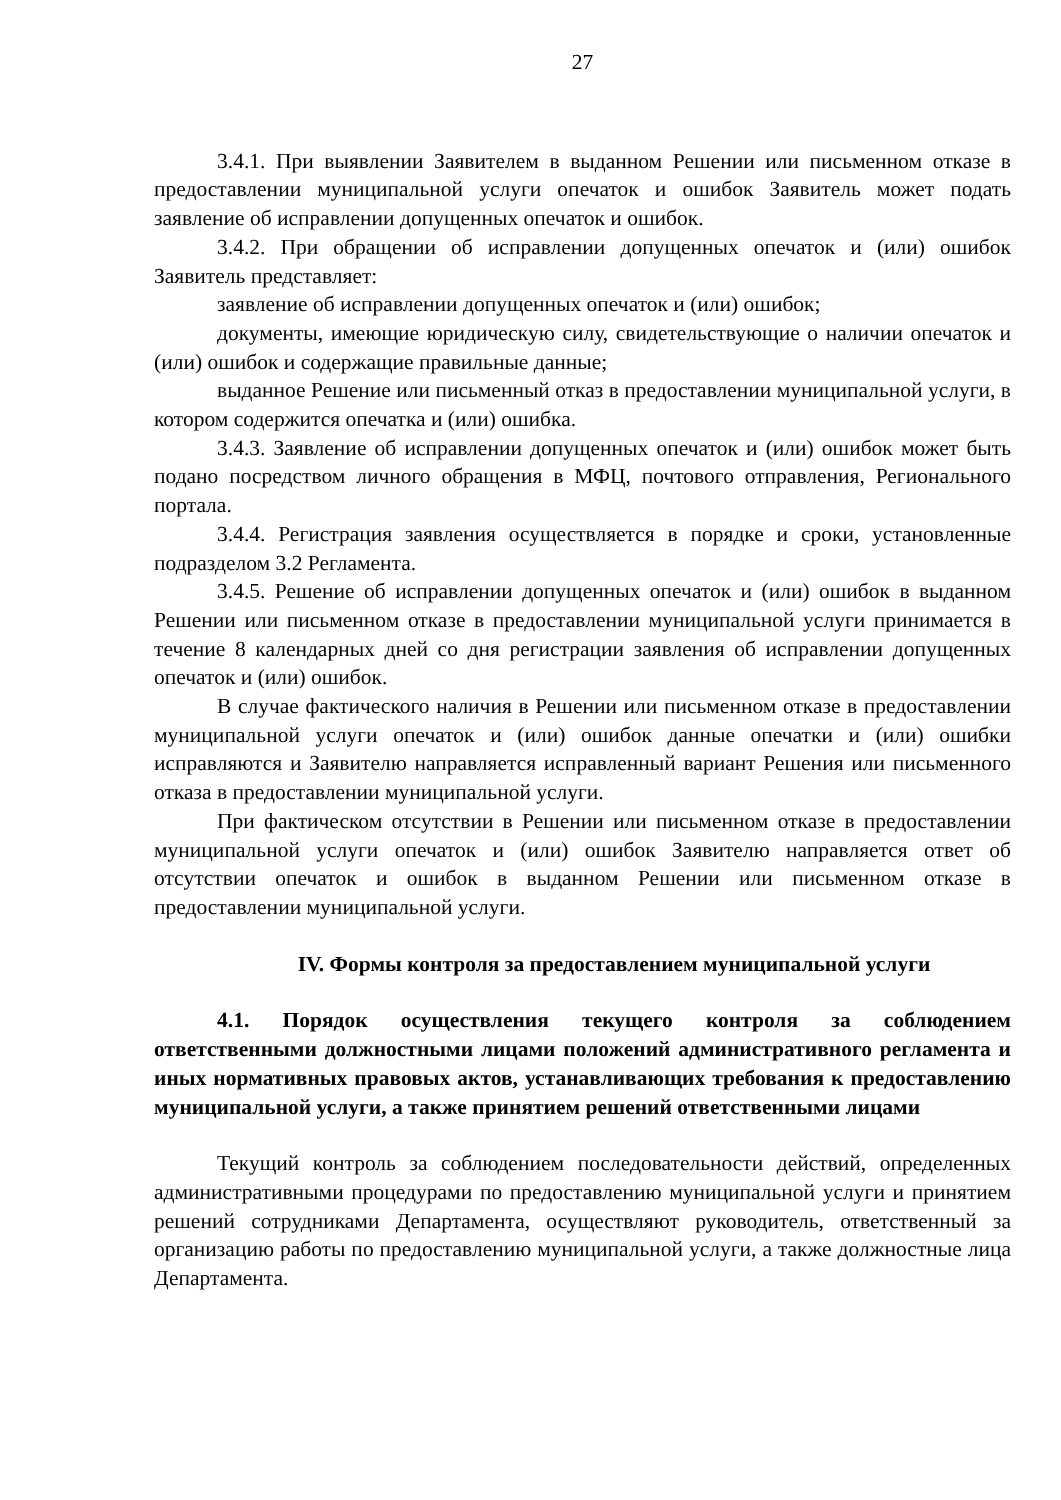27
3.4.1. При выявлении Заявителем в выданном Решении или письменном отказе в предоставлении муниципальной услуги опечаток и ошибок Заявитель может подать заявление об исправлении допущенных опечаток и ошибок.
3.4.2. При обращении об исправлении допущенных опечаток и (или) ошибок Заявитель представляет:
заявление об исправлении допущенных опечаток и (или) ошибок;
документы, имеющие юридическую силу, свидетельствующие о наличии опечаток и (или) ошибок и содержащие правильные данные;
выданное Решение или письменный отказ в предоставлении муниципальной услуги, в котором содержится опечатка и (или) ошибка.
3.4.3. Заявление об исправлении допущенных опечаток и (или) ошибок может быть подано посредством личного обращения в МФЦ, почтового отправления, Регионального портала.
3.4.4. Регистрация заявления осуществляется в порядке и сроки, установленные подразделом 3.2 Регламента.
3.4.5. Решение об исправлении допущенных опечаток и (или) ошибок в выданном Решении или письменном отказе в предоставлении муниципальной услуги принимается в течение 8 календарных дней со дня регистрации заявления об исправлении допущенных опечаток и (или) ошибок.
В случае фактического наличия в Решении или письменном отказе в предоставлении муниципальной услуги опечаток и (или) ошибок данные опечатки и (или) ошибки исправляются и Заявителю направляется исправленный вариант Решения или письменного отказа в предоставлении муниципальной услуги.
При фактическом отсутствии в Решении или письменном отказе в предоставлении муниципальной услуги опечаток и (или) ошибок Заявителю направляется ответ об отсутствии опечаток и ошибок в выданном Решении или письменном отказе в предоставлении муниципальной услуги.
IV. Формы контроля за предоставлением муниципальной услуги
4.1. Порядок осуществления текущего контроля за соблюдением ответственными должностными лицами положений административного регламента и иных нормативных правовых актов, устанавливающих требования к предоставлению муниципальной услуги, а также принятием решений ответственными лицами
Текущий контроль за соблюдением последовательности действий, определенных административными процедурами по предоставлению муниципальной услуги и принятием решений сотрудниками Департамента, осуществляют руководитель, ответственный за организацию работы по предоставлению муниципальной услуги, а также должностные лица Департамента.